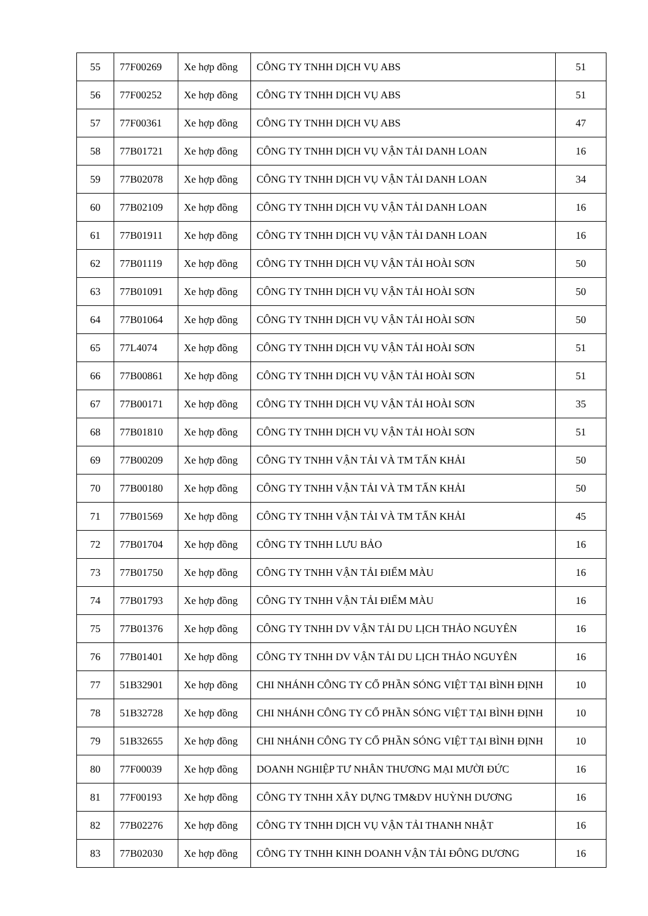| 55 | 77F00269 | Xe hợp đồng | CÔNG TY TNHH DỊCH VỤ ABS | 51 |
| 56 | 77F00252 | Xe hợp đồng | CÔNG TY TNHH DỊCH VỤ ABS | 51 |
| 57 | 77F00361 | Xe hợp đồng | CÔNG TY TNHH DỊCH VỤ ABS | 47 |
| 58 | 77B01721 | Xe hợp đồng | CÔNG TY TNHH DỊCH VỤ VẬN TẢI DANH LOAN | 16 |
| 59 | 77B02078 | Xe hợp đồng | CÔNG TY TNHH DỊCH VỤ VẬN TẢI DANH LOAN | 34 |
| 60 | 77B02109 | Xe hợp đồng | CÔNG TY TNHH DỊCH VỤ VẬN TẢI DANH LOAN | 16 |
| 61 | 77B01911 | Xe hợp đồng | CÔNG TY TNHH DỊCH VỤ VẬN TẢI DANH LOAN | 16 |
| 62 | 77B01119 | Xe hợp đồng | CÔNG TY TNHH DỊCH VỤ VẬN TẢI HOÀI SƠN | 50 |
| 63 | 77B01091 | Xe hợp đồng | CÔNG TY TNHH DỊCH VỤ VẬN TẢI HOÀI SƠN | 50 |
| 64 | 77B01064 | Xe hợp đồng | CÔNG TY TNHH DỊCH VỤ VẬN TẢI HOÀI SƠN | 50 |
| 65 | 77L4074 | Xe hợp đồng | CÔNG TY TNHH DỊCH VỤ VẬN TẢI HOÀI SƠN | 51 |
| 66 | 77B00861 | Xe hợp đồng | CÔNG TY TNHH DỊCH VỤ VẬN TẢI HOÀI SƠN | 51 |
| 67 | 77B00171 | Xe hợp đồng | CÔNG TY TNHH DỊCH VỤ VẬN TẢI HOÀI SƠN | 35 |
| 68 | 77B01810 | Xe hợp đồng | CÔNG TY TNHH DỊCH VỤ VẬN TẢI HOÀI SƠN | 51 |
| 69 | 77B00209 | Xe hợp đồng | CÔNG TY TNHH VẬN TẢI VÀ TM TẤN KHẢI | 50 |
| 70 | 77B00180 | Xe hợp đồng | CÔNG TY TNHH VẬN TẢI VÀ TM TẤN KHẢI | 50 |
| 71 | 77B01569 | Xe hợp đồng | CÔNG TY TNHH VẬN TẢI VÀ TM TẤN KHẢI | 45 |
| 72 | 77B01704 | Xe hợp đồng | CÔNG TY TNHH LƯU BẢO | 16 |
| 73 | 77B01750 | Xe hợp đồng | CÔNG TY TNHH VẬN TẢI ĐIỂM MÀU | 16 |
| 74 | 77B01793 | Xe hợp đồng | CÔNG TY TNHH VẬN TẢI ĐIỂM MÀU | 16 |
| 75 | 77B01376 | Xe hợp đồng | CÔNG TY TNHH DV VẬN TẢI DU LỊCH THẢO NGUYÊN | 16 |
| 76 | 77B01401 | Xe hợp đồng | CÔNG TY TNHH DV VẬN TẢI DU LỊCH THẢO NGUYÊN | 16 |
| 77 | 51B32901 | Xe hợp đồng | CHI NHÁNH CÔNG TY CỔ PHẦN SÓNG VIỆT TẠI BÌNH ĐỊNH | 10 |
| 78 | 51B32728 | Xe hợp đồng | CHI NHÁNH CÔNG TY CỔ PHẦN SÓNG VIỆT TẠI BÌNH ĐỊNH | 10 |
| 79 | 51B32655 | Xe hợp đồng | CHI NHÁNH CÔNG TY CỔ PHẦN SÓNG VIỆT TẠI BÌNH ĐỊNH | 10 |
| 80 | 77F00039 | Xe hợp đồng | DOANH NGHIỆP TƯ NHÂN THƯƠNG MẠI MƯỜI ĐỨC | 16 |
| 81 | 77F00193 | Xe hợp đồng | CÔNG TY TNHH XÂY DỰNG TM&DV HUỲNH DƯƠNG | 16 |
| 82 | 77B02276 | Xe hợp đồng | CÔNG TY TNHH DỊCH VỤ VẬN TẢI THANH NHẬT | 16 |
| 83 | 77B02030 | Xe hợp đồng | CÔNG TY TNHH KINH DOANH VẬN TẢI ĐÔNG DƯƠNG | 16 |